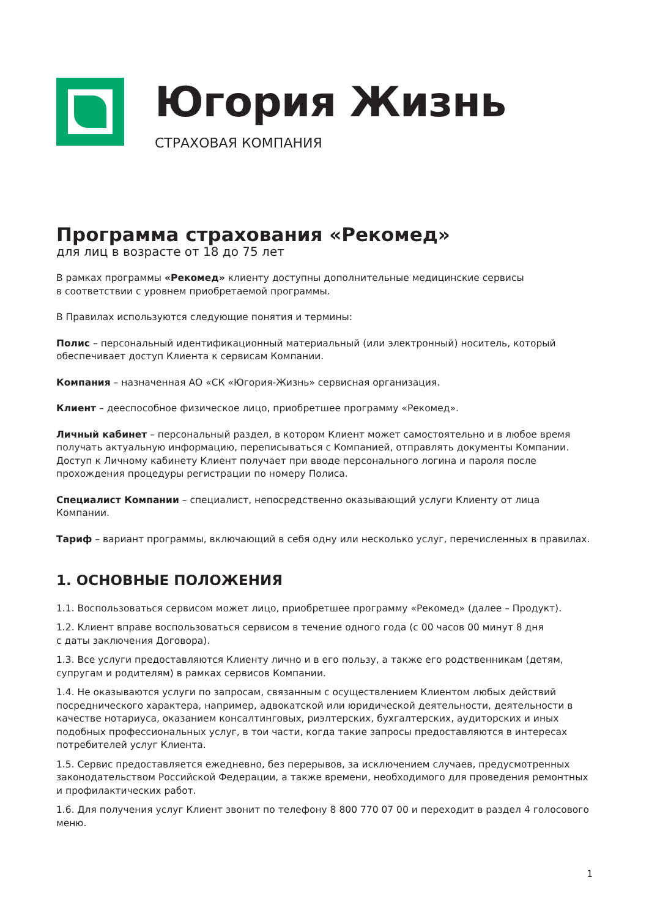Югория Жизнь
СТРАХОВАЯ КОМПАНИЯ
Программа страхования «Рекомед»
для лиц в возрасте от 18 до 75 лет
В рамках программы «Рекомед» клиенту доступны дополнительные медицинские сервисы
в соответствии с уровнем приобретаемой программы.
В Правилах используются следующие понятия и термины:
Полис – персональный идентификационный материальный (или электронный) носитель, который обеспечивает доступ Клиента к сервисам Компании.
Компания – назначенная АО «СК «Югория-Жизнь» сервисная организация.
Клиент – дееспособное физическое лицо, приобретшее программу «Рекомед».
Личный кабинет – персональный раздел, в котором Клиент может самостоятельно и в любое время получать актуальную информацию, переписываться с Компанией, отправлять документы Компании. Доступ к Личному кабинету Клиент получает при вводе персонального логина и пароля после прохождения процедуры регистрации по номеру Полиса.
Специалист Компании – специалист, непосредственно оказывающий услуги Клиенту от лица Компании.
Тариф – вариант программы, включающий в себя одну или несколько услуг, перечисленных в правилах.
1. ОСНОВНЫЕ ПОЛОЖЕНИЯ
1.1. Воспользоваться сервисом может лицо, приобретшее программу «Рекомед» (далее – Продукт).
1.2. Клиент вправе воспользоваться сервисом в течение одного года (с 00 часов 00 минут 8 дня
с даты заключения Договора).
1.3. Все услуги предоставляются Клиенту лично и в его пользу, а также его родственникам (детям, супругам и родителям) в рамках сервисов Компании.
1.4. Не оказываются услуги по запросам, связанным с осуществлением Клиентом любых действий посреднического характера, например, адвокатской или юридической деятельности, деятельности в качестве нотариуса, оказанием консалтинговых, риэлтерских, бухгалтерских, аудиторских и иных подобных профессиональных услуг, в тои части, когда такие запросы предоставляются в интересах потребителей услуг Клиента.
1.5. Сервис предоставляется ежедневно, без перерывов, за исключением случаев, предусмотренных законодательством Российской Федерации, а также времени, необходимого для проведения ремонтных и профилактических работ.
1.6. Для получения услуг Клиент звонит по телефону 8 800 770 07 00 и переходит в раздел 4 голосового меню.
1